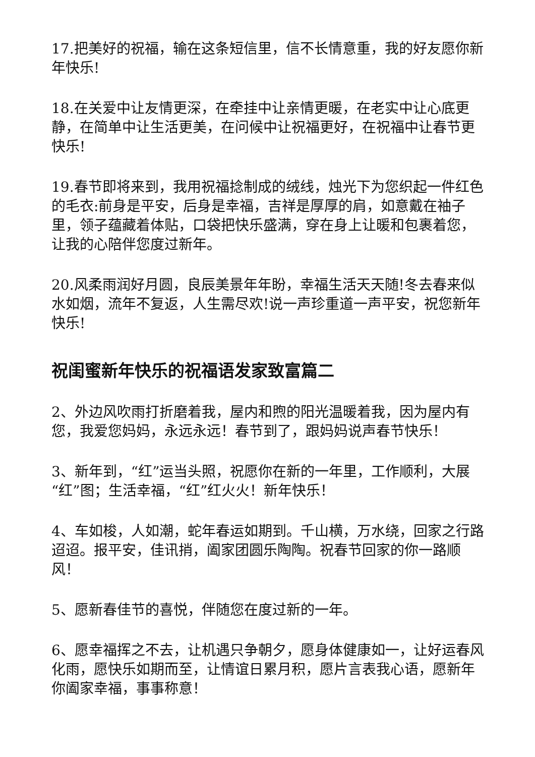17.把美好的祝福，输在这条短信里，信不长情意重，我的好友愿你新年快乐!
18.在关爱中让友情更深，在牵挂中让亲情更暖，在老实中让心底更静，在简单中让生活更美，在问候中让祝福更好，在祝福中让春节更快乐!
19.春节即将来到，我用祝福捻制成的绒线，烛光下为您织起一件红色的毛衣:前身是平安，后身是幸福，吉祥是厚厚的肩，如意戴在袖子里，领子蕴藏着体贴，口袋把快乐盛满，穿在身上让暖和包裹着您，让我的心陪伴您度过新年。
20.风柔雨润好月圆，良辰美景年年盼，幸福生活天天随!冬去春来似水如烟，流年不复返，人生需尽欢!说一声珍重道一声平安，祝您新年快乐!
祝闺蜜新年快乐的祝福语发家致富篇二
2、外边风吹雨打折磨着我，屋内和煦的阳光温暖着我，因为屋内有您，我爱您妈妈，永远永远！春节到了，跟妈妈说声春节快乐！
3、新年到，“红”运当头照，祝愿你在新的一年里，工作顺利，大展“红”图；生活幸福，“红”红火火！新年快乐！
4、车如梭，人如潮，蛇年春运如期到。千山横，万水绕，回家之行路迢迢。报平安，佳讯捎，阖家团圆乐陶陶。祝春节回家的你一路顺风！
5、愿新春佳节的喜悦，伴随您在度过新的一年。
6、愿幸福挥之不去，让机遇只争朝夕，愿身体健康如一，让好运春风化雨，愿快乐如期而至，让情谊日累月积，愿片言表我心语，愿新年你阖家幸福，事事称意！